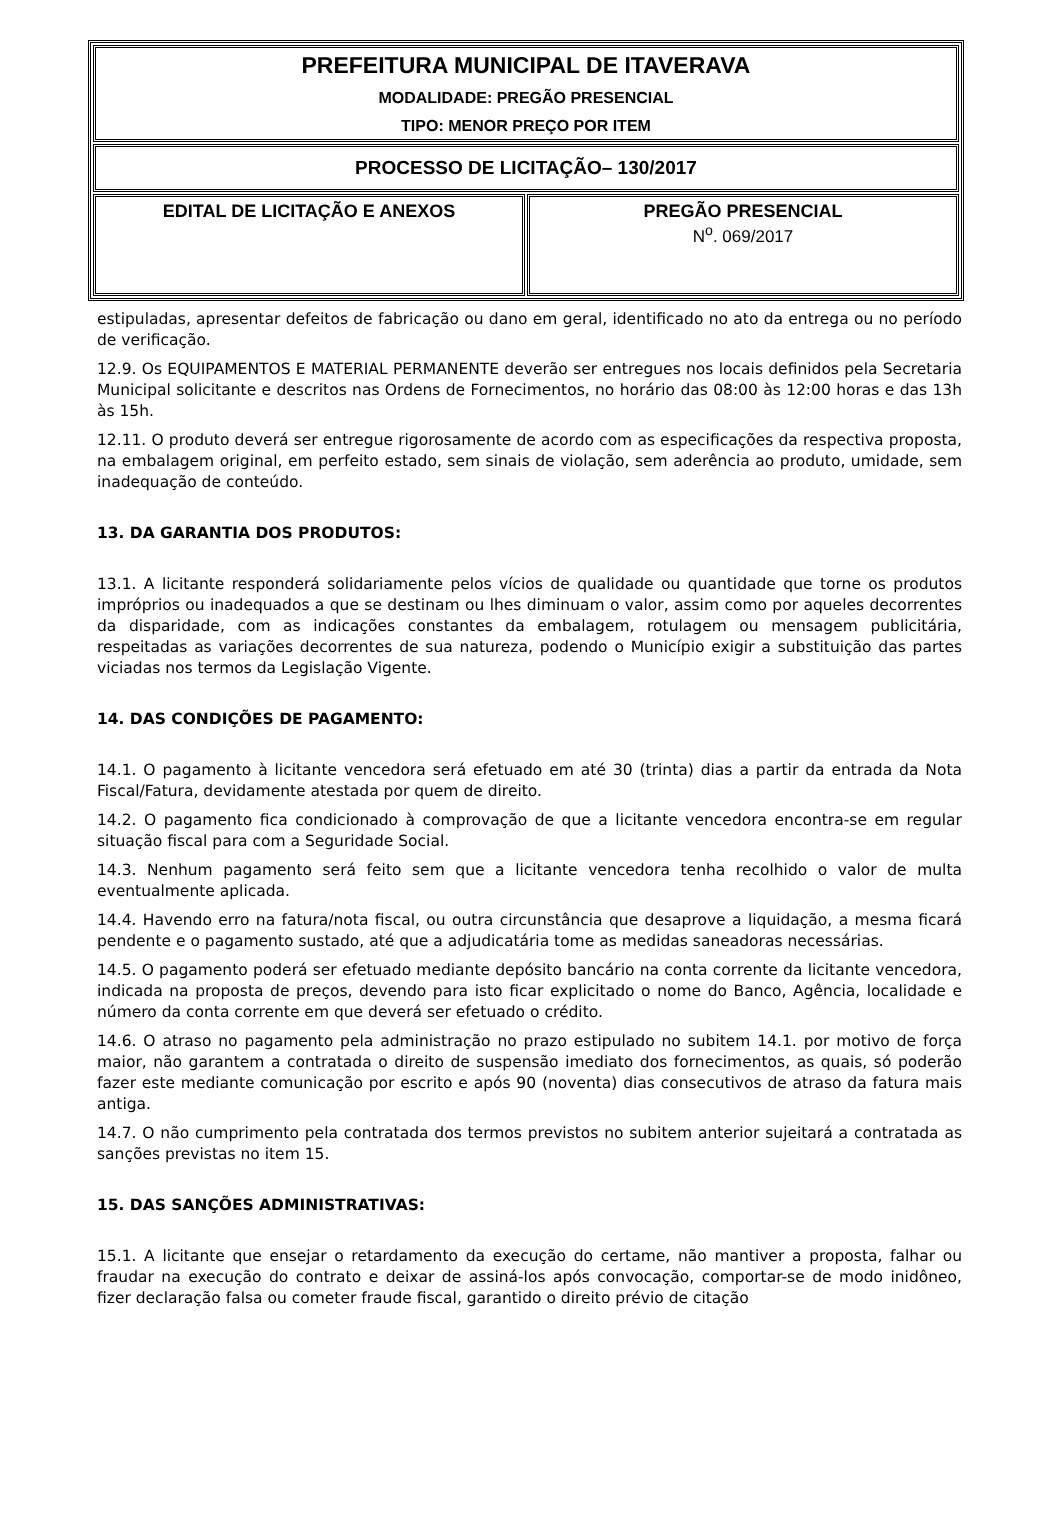| PREFEITURA MUNICIPAL DE ITAVERAVA MODALIDADE: PREGÃO PRESENCIAL TIPO: MENOR PREÇO POR ITEM | |
| PROCESSO DE LICITAÇÃO– 130/2017 | |
| EDITAL DE LICITAÇÃO E ANEXOS | PREGÃO PRESENCIAL N<sup>o</sup>. 069/2017 |
estipuladas, apresentar defeitos de fabricação ou dano em geral, identificado no ato da entrega ou no período de verificação.
12.9. Os EQUIPAMENTOS E MATERIAL PERMANENTE deverão ser entregues nos locais definidos pela Secretaria Municipal solicitante e descritos nas Ordens de Fornecimentos, no horário das 08:00 às 12:00 horas e das 13h às 15h.
12.11. O produto deverá ser entregue rigorosamente de acordo com as especificações da respectiva proposta, na embalagem original, em perfeito estado, sem sinais de violação, sem aderência ao produto, umidade, sem inadequação de conteúdo.
13. DA GARANTIA DOS PRODUTOS:
13.1. A licitante responderá solidariamente pelos vícios de qualidade ou quantidade que torne os produtos impróprios ou inadequados a que se destinam ou lhes diminuam o valor, assim como por aqueles decorrentes da disparidade, com as indicações constantes da embalagem, rotulagem ou mensagem publicitária, respeitadas as variações decorrentes de sua natureza, podendo o Município exigir a substituição das partes viciadas nos termos da Legislação Vigente.
14. DAS CONDIÇÕES DE PAGAMENTO:
14.1. O pagamento à licitante vencedora será efetuado em até 30 (trinta) dias a partir da entrada da Nota Fiscal/Fatura, devidamente atestada por quem de direito.
14.2. O pagamento fica condicionado à comprovação de que a licitante vencedora encontra-se em regular situação fiscal para com a Seguridade Social.
14.3. Nenhum pagamento será feito sem que a licitante vencedora tenha recolhido o valor de multa eventualmente aplicada.
14.4. Havendo erro na fatura/nota fiscal, ou outra circunstância que desaprove a liquidação, a mesma ficará pendente e o pagamento sustado, até que a adjudicatária tome as medidas saneadoras necessárias.
14.5. O pagamento poderá ser efetuado mediante depósito bancário na conta corrente da licitante vencedora, indicada na proposta de preços, devendo para isto ficar explicitado o nome do Banco, Agência, localidade e número da conta corrente em que deverá ser efetuado o crédito.
14.6. O atraso no pagamento pela administração no prazo estipulado no subitem 14.1. por motivo de força maior, não garantem a contratada o direito de suspensão imediato dos fornecimentos, as quais, só poderão fazer este mediante comunicação por escrito e após 90 (noventa) dias consecutivos de atraso da fatura mais antiga.
14.7. O não cumprimento pela contratada dos termos previstos no subitem anterior sujeitará a contratada as sanções previstas no item 15.
15. DAS SANÇÕES ADMINISTRATIVAS:
15.1. A licitante que ensejar o retardamento da execução do certame, não mantiver a proposta, falhar ou fraudar na execução do contrato e deixar de assiná-los após convocação, comportar-se de modo inidôneo, fizer declaração falsa ou cometer fraude fiscal, garantido o direito prévio de citação